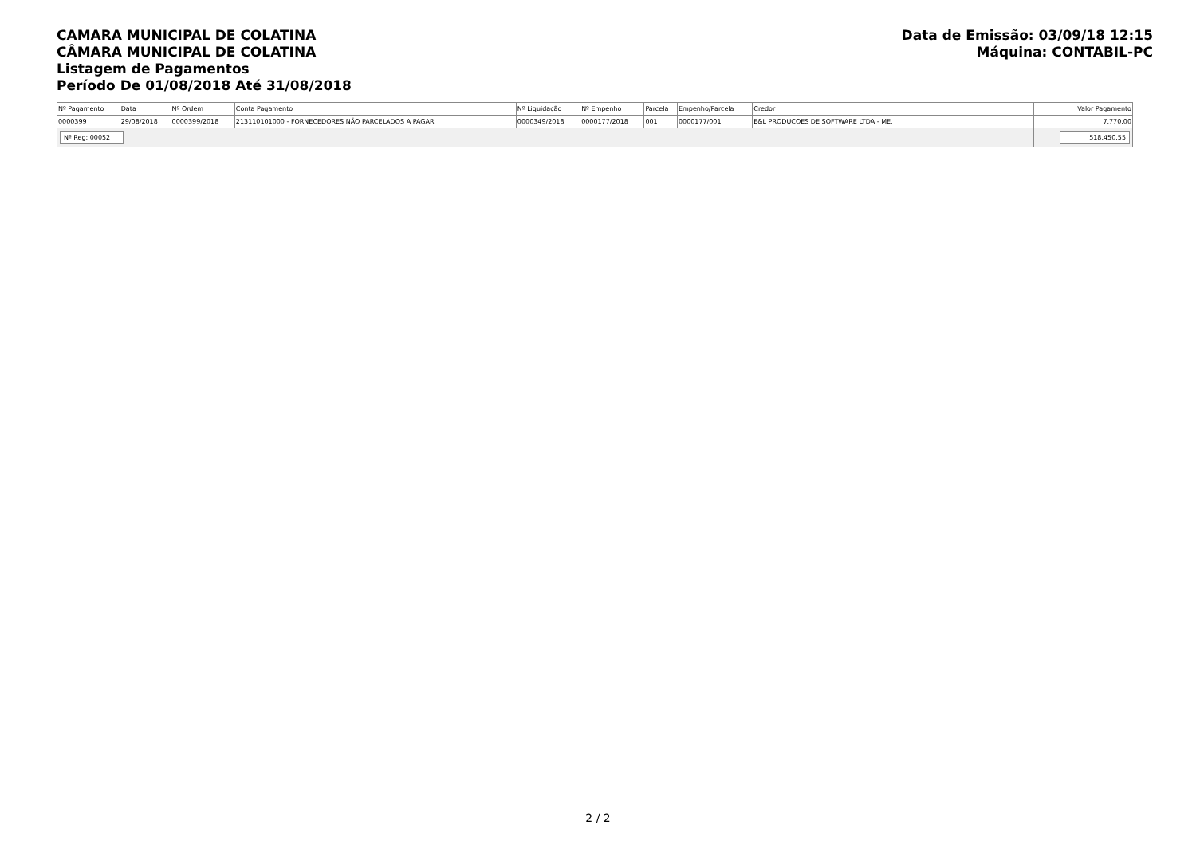CAMARA MUNICIPAL DE COLATINA
CÂMARA MUNICIPAL DE COLATINA
Listagem de Pagamentos
Período De 01/08/2018 Até 31/08/2018
Data de Emissão: 03/09/18 12:15
Máquina: CONTABIL-PC
| Nº Pagamento | Data | Nº Ordem | Conta Pagamento | Nº Liquidação | Nº Empenho | Parcela | Empenho/Parcela | Credor | Valor Pagamento |
| --- | --- | --- | --- | --- | --- | --- | --- | --- | --- |
| 0000399 | 29/08/2018 | 0000399/2018 | 213110101000 - FORNECEDORES NÃO PARCELADOS A PAGAR | 0000349/2018 | 0000177/2018 | 001 | 0000177/001 | E&L PRODUCOES DE SOFTWARE LTDA - ME. | 7.770,00 |
| Nº Reg: 00052 | | | | | | | | | 518.450,55 |
2 / 2